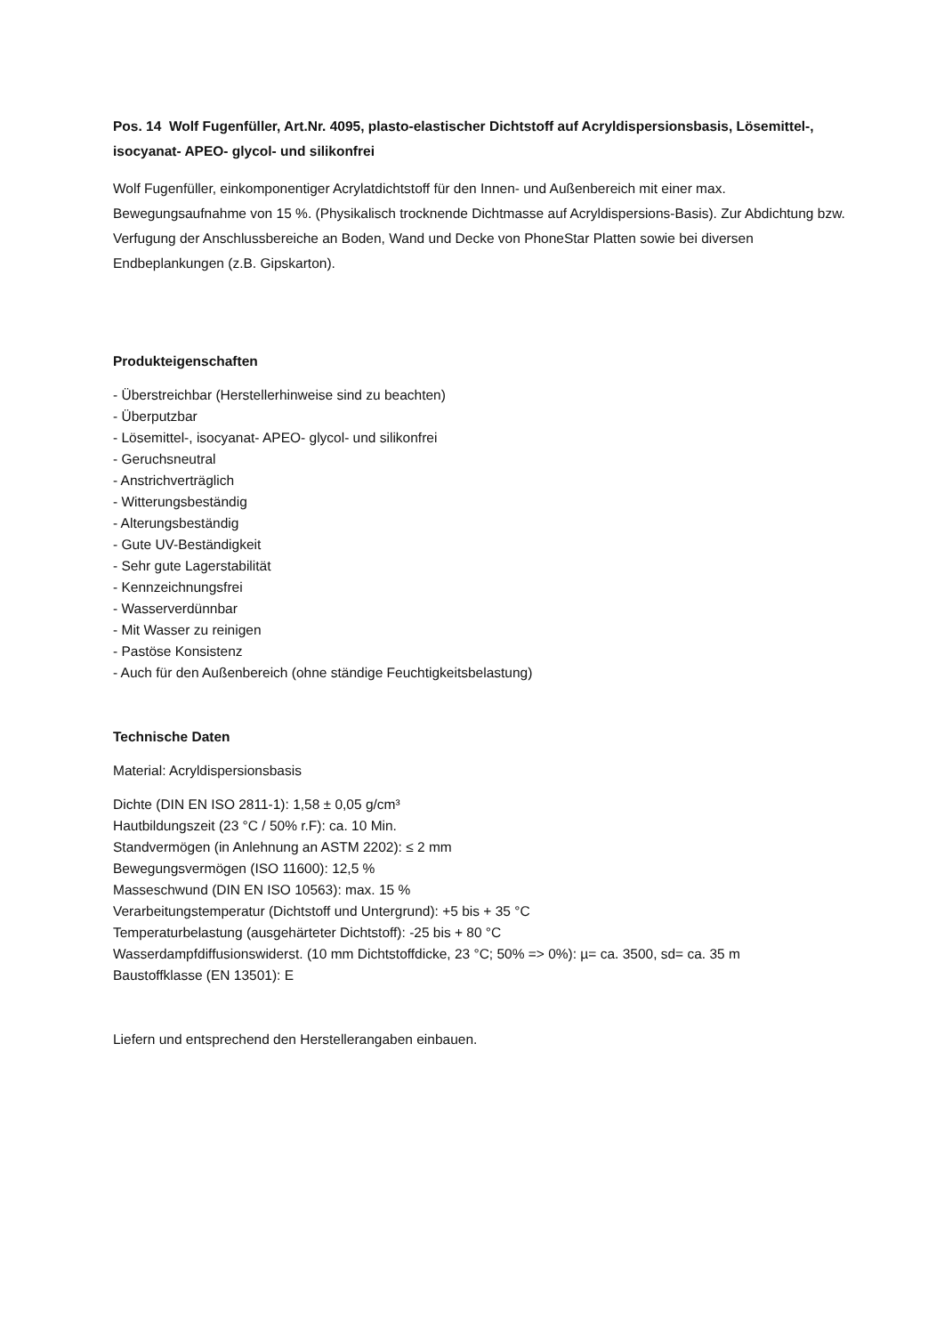Pos. 14 Wolf Fugenfüller, Art.Nr. 4095, plasto-elastischer Dichtstoff auf Acryldispersionsbasis, Lösemittel-, isocyanat- APEO- glycol- und silikonfrei
Wolf Fugenfüller, einkomponentiger Acrylatdichtstoff für den Innen- und Außenbereich mit einer max. Bewegungsaufnahme von 15 %. (Physikalisch trocknende Dichtmasse auf Acryldispersions-Basis). Zur Abdichtung bzw. Verfugung der Anschlussbereiche an Boden, Wand und Decke von PhoneStar Platten sowie bei diversen Endbeplankungen (z.B. Gipskarton).
Produkteigenschaften
- Überstreichbar (Herstellerhinweise sind zu beachten)
- Überputzbar
- Lösemittel-, isocyanat- APEO- glycol- und silikonfrei
- Geruchsneutral
- Anstrichverträglich
- Witterungsbeständig
- Alterungsbeständig
- Gute UV-Beständigkeit
- Sehr gute Lagerstabilität
- Kennzeichnungsfrei
- Wasserverdünnbar
- Mit Wasser zu reinigen
- Pastöse Konsistenz
- Auch für den Außenbereich (ohne ständige Feuchtigkeitsbelastung)
Technische Daten
Material: Acryldispersionsbasis
Dichte (DIN EN ISO 2811-1): 1,58 ± 0,05 g/cm³
Hautbildungszeit (23 °C / 50% r.F): ca. 10 Min.
Standvermögen (in Anlehnung an ASTM 2202): ≤ 2 mm
Bewegungsvermögen (ISO 11600): 12,5 %
Masseschwund (DIN EN ISO 10563): max. 15 %
Verarbeitungstemperatur (Dichtstoff und Untergrund): +5 bis + 35 °C
Temperaturbelastung (ausgehärteter Dichtstoff): -25 bis + 80 °C
Wasserdampfdiffusionswiderst. (10 mm Dichtstoffdicke, 23 °C; 50% => 0%): µ= ca. 3500, sd= ca. 35 m
Baustoffklasse (EN 13501): E
Liefern und entsprechend den Herstellerangaben einbauen.